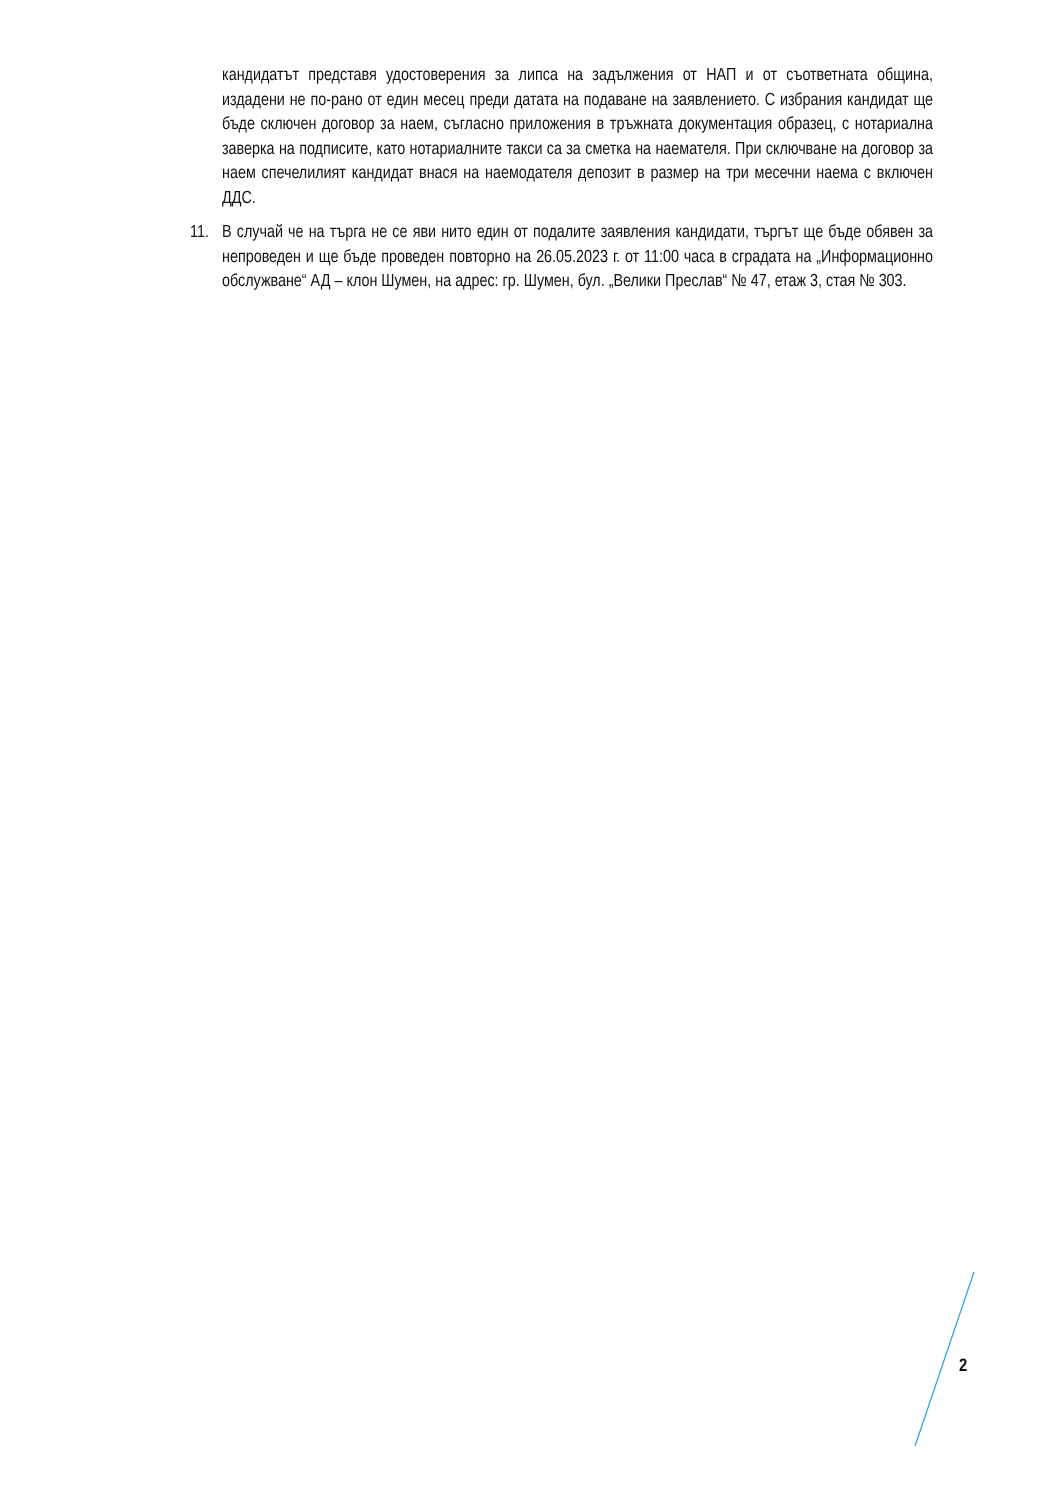кандидатът представя удостоверения за липса на задължения от НАП и от съответната община, издадени не по-рано от един месец преди датата на подаване на заявлението. С избрания кандидат ще бъде сключен договор за наем, съгласно приложения в тръжната документация образец, с нотариална заверка на подписите, като нотариалните такси са за сметка на наемателя. При сключване на договор за наем спечелилият кандидат внася на наемодателя депозит в размер на три месечни наема с включен ДДС.
11. В случай че на търга не се яви нито един от подалите заявления кандидати, търгът ще бъде обявен за непроведен и ще бъде проведен повторно на 26.05.2023 г. от 11:00 часа в сградата на „Информационно обслужване“ АД – клон Шумен, на адрес: гр. Шумен, бул. „Велики Преслав“ № 47, етаж 3, стая № 303.
2